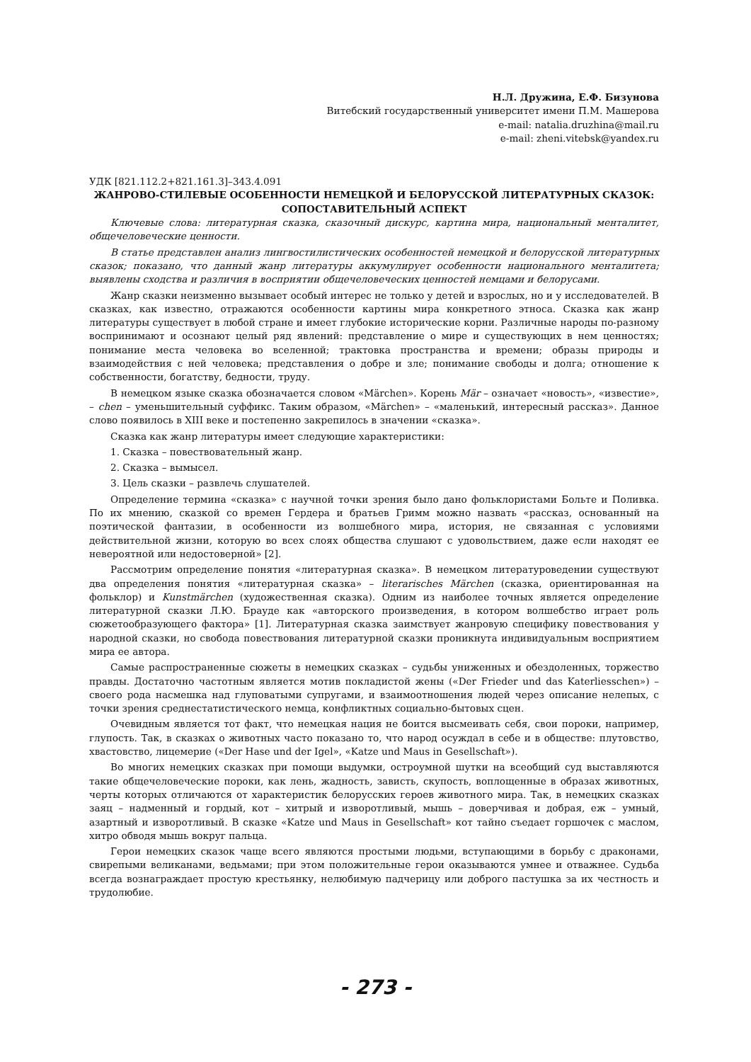Н.Л. Дружина, Е.Ф. Бизунова
Витебский государственный университет имени П.М. Машерова
e-mail: natalia.druzhina@mail.ru
e-mail: zheni.vitebsk@yandex.ru
УДК [821.112.2+821.161.3]–343.4.091
ЖАНРОВО-СТИЛЕВЫЕ ОСОБЕННОСТИ НЕМЕЦКОЙ И БЕЛОРУССКОЙ ЛИТЕРАТУРНЫХ СКАЗОК: СОПОСТАВИТЕЛЬНЫЙ АСПЕКТ
Ключевые слова: литературная сказка, сказочный дискурс, картина мира, национальный менталитет, общечеловеческие ценности.
В статье представлен анализ лингвостилистических особенностей немецкой и белорусской литературных сказок; показано, что данный жанр литературы аккумулирует особенности национального менталитета; выявлены сходства и различия в восприятии общечеловеческих ценностей немцами и белорусами.
Жанр сказки неизменно вызывает особый интерес не только у детей и взрослых, но и у исследователей. В сказках, как известно, отражаются особенности картины мира конкретного этноса. Сказка как жанр литературы существует в любой стране и имеет глубокие исторические корни. Различные народы по-разному воспринимают и осознают целый ряд явлений: представление о мире и существующих в нем ценностях; понимание места человека во вселенной; трактовка пространства и времени; образы природы и взаимодействия с ней человека; представления о добре и зле; понимание свободы и долга; отношение к собственности, богатству, бедности, труду.
В немецком языке сказка обозначается словом «Märchen». Корень Mär – означает «новость», «известие», – chen – уменьшительный суффикс. Таким образом, «Märchen» – «маленький, интересный рассказ». Данное слово появилось в XIII веке и постепенно закрепилось в значении «сказка».
Сказка как жанр литературы имеет следующие характеристики:
1. Сказка – повествовательный жанр.
2. Сказка – вымысел.
3. Цель сказки – развлечь слушателей.
Определение термина «сказка» с научной точки зрения было дано фольклористами Больте и Поливка. По их мнению, сказкой со времен Гердера и братьев Гримм можно назвать «рассказ, основанный на поэтической фантазии, в особенности из волшебного мира, история, не связанная с условиями действительной жизни, которую во всех слоях общества слушают с удовольствием, даже если находят ее невероятной или недостоверной» [2].
Рассмотрим определение понятия «литературная сказка». В немецком литературоведении существуют два определения понятия «литературная сказка» – literarisches Märchen (сказка, ориентированная на фольклор) и Kunstmärchen (художественная сказка). Одним из наиболее точных является определение литературной сказки Л.Ю. Брауде как «авторского произведения, в котором волшебство играет роль сюжетообразующего фактора» [1]. Литературная сказка заимствует жанровую специфику повествования у народной сказки, но свобода повествования литературной сказки проникнута индивидуальным восприятием мира ее автора.
Самые распространенные сюжеты в немецких сказках – судьбы униженных и обездоленных, торжество правды. Достаточно частотным является мотив покладистой жены («Der Frieder und das Katerliesschen») – своего рода насмешка над глуповатыми супругами, и взаимоотношения людей через описание нелепых, с точки зрения среднестатистического немца, конфликтных социально-бытовых сцен.
Очевидным является тот факт, что немецкая нация не боится высмеивать себя, свои пороки, например, глупость. Так, в сказках о животных часто показано то, что народ осуждал в себе и в обществе: плутовство, хвастовство, лицемерие («Der Hase und der Igel», «Katze und Maus in Gesellschaft»).
Во многих немецких сказках при помощи выдумки, остроумной шутки на всеобщий суд выставляются такие общечеловеческие пороки, как лень, жадность, зависть, скупость, воплощенные в образах животных, черты которых отличаются от характеристик белорусских героев животного мира. Так, в немецких сказках заяц – надменный и гордый, кот – хитрый и изворотливый, мышь – доверчивая и добрая, еж – умный, азартный и изворотливый. В сказке «Katze und Maus in Gesellschaft» кот тайно съедает горшочек с маслом, хитро обводя мышь вокруг пальца.
Герои немецких сказок чаще всего являются простыми людьми, вступающими в борьбу с драконами, свирепыми великанами, ведьмами; при этом положительные герои оказываются умнее и отважнее. Судьба всегда вознаграждает простую крестьянку, нелюбимую падчерицу или доброго пастушка за их честность и трудолюбие.
- 273 -